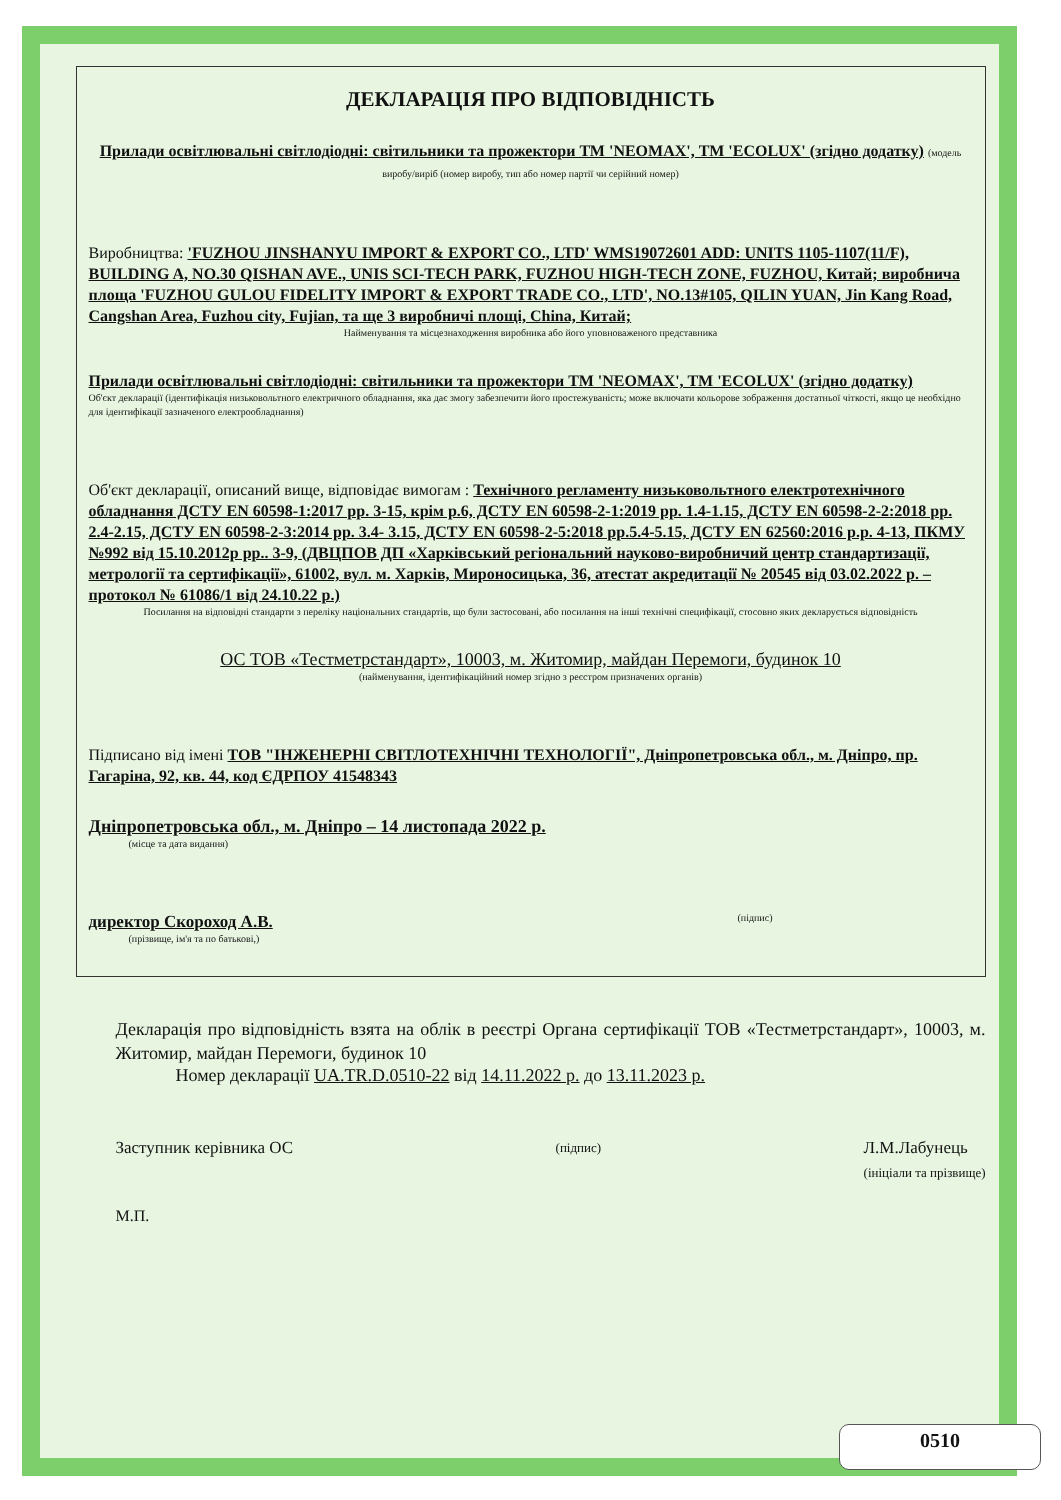ДЕКЛАРАЦІЯ ПРО ВІДПОВІДНІСТЬ
Прилади освітлювальні світлодіодні: світильники та прожектори ТМ 'NEOMAX', ТМ 'ECOLUX' (згідно додатку) (модель виробу/виріб (номер виробу, тип або номер партії чи серійний номер)
Виробництва: 'FUZHOU JINSHANYU IMPORT & EXPORT CO., LTD' WMS19072601 ADD: UNITS 1105-1107(11/F), BUILDING A, NO.30 QISHAN AVE., UNIS SCI-TECH PARK, FUZHOU HIGH-TECH ZONE, FUZHOU, Китай; виробнича площа 'FUZHOU GULOU FIDELITY IMPORT & EXPORT TRADE CO., LTD', NO.13#105, QILIN YUAN, Jin Kang Road, Cangshan Area, Fuzhou city, Fujian, та ще 3 виробничі площі, China, Китай;
Найменування та місцезнаходження виробника або його уповноваженого представника
Прилади освітлювальні світлодіодні: світильники та прожектори ТМ 'NEOMAX', ТМ 'ECOLUX' (згідно додатку)
Об'єкт декларації (ідентифікація низьковольтного електричного обладнання, яка дає змогу забезпечити його простежуваність; може включати кольорове зображення достатньої чіткості, якщо це необхідно для ідентифікації зазначеного електрообладнання)
Об'єкт декларації, описаний вище, відповідає вимогам : Технічного регламенту низьковольтного електротехнічного обладнання ДСТУ EN 60598-1:2017 рр. 3-15, крім р.6, ДСТУ EN 60598-2-1:2019 рр. 1.4-1.15, ДСТУ EN 60598-2-2:2018 рр. 2.4-2.15, ДСТУ EN 60598-2-3:2014 рр. 3.4- 3.15, ДСТУ EN 60598-2-5:2018 рр.5.4-5.15, ДСТУ EN 62560:2016 р.р. 4-13, ПКМУ №992 від 15.10.2012р рр.. 3-9, (ДВЦПОВ ДП «Харківський регіональний науково-виробничий центр стандартизації, метрології та сертифікації», 61002, вул. м. Харків, Мироносицька, 36, атестат акредитації № 20545 від 03.02.2022 р. – протокол № 61086/1 від 24.10.22 р.)
Посилання на відповідні стандарти з переліку національних стандартів, що були застосовані, або посилання на інші технічні специфікації, стосовно яких декларується відповідність
ОС ТОВ «Тестметрстандарт», 10003, м. Житомир, майдан Перемоги, будинок 10
(найменування, ідентифікаційний номер згідно з реєстром призначених органів)
Підписано від імені ТОВ "ІНЖЕНЕРНІ СВІТЛОТЕХНІЧНІ ТЕХНОЛОГІЇ", Дніпропетровська обл., м. Дніпро, пр. Гагаріна, 92, кв. 44, код ЄДРПОУ 41548343
Дніпропетровська обл., м. Дніпро – 14 листопада 2022 р.
(місце та дата видання)
директор Скороход А.В.
(прізвище, ім'я та по батькові,)
(підпис)
Декларація про відповідність взята на облік в реєстрі Органа сертифікації ТОВ «Тестметрстандарт», 10003, м. Житомир, майдан Перемоги, будинок 10
Номер декларації UA.TR.D.0510-22 від 14.11.2022 р. до 13.11.2023 р.
Заступник керівника ОС (підпис) Л.М.Лабунець
(ініціали та прізвище)
М.П.
0510